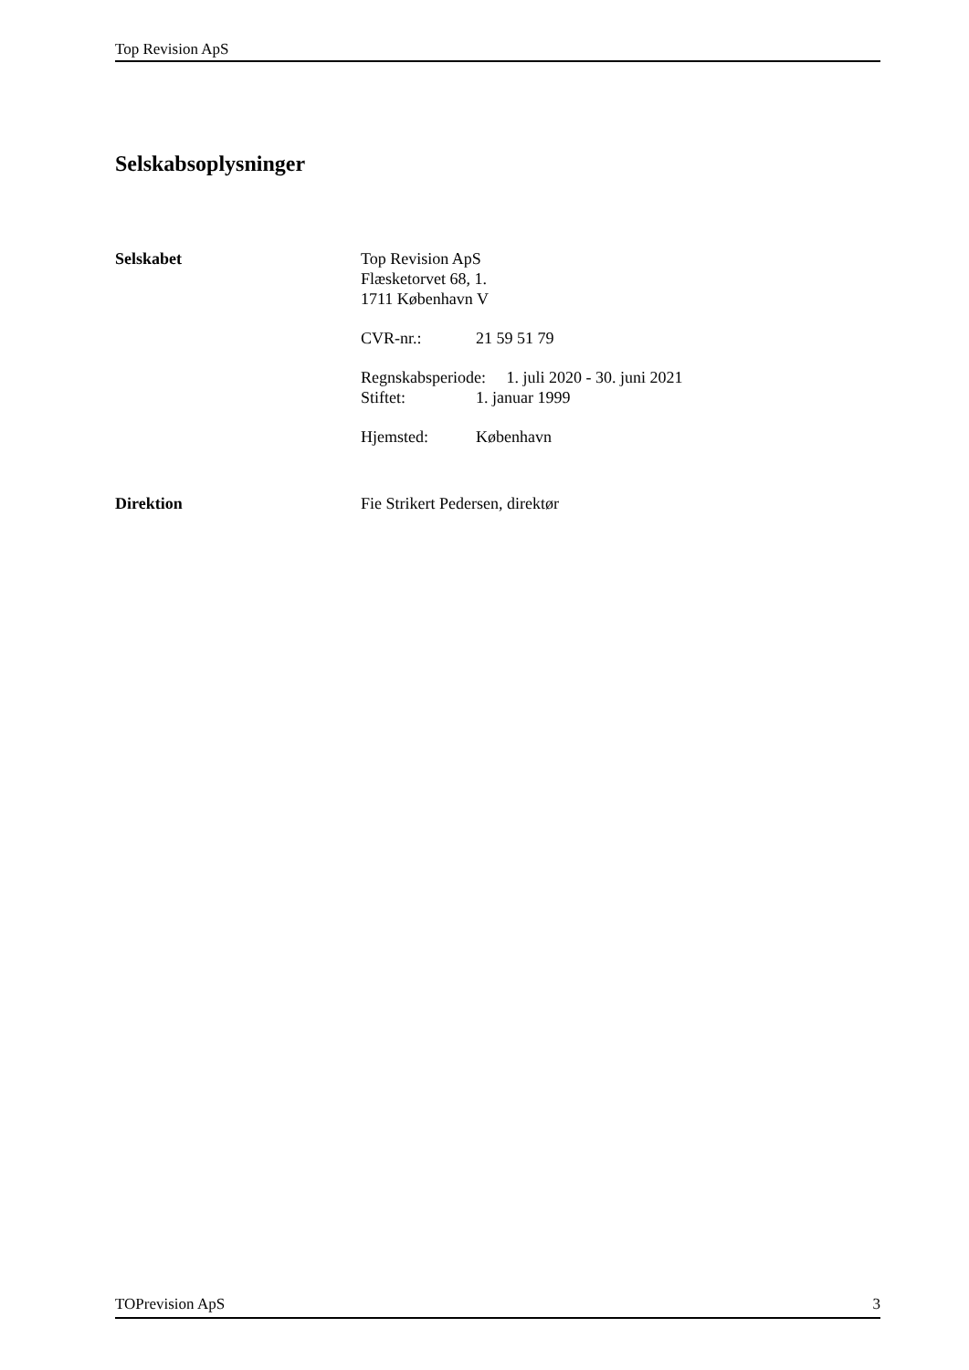Top Revision ApS
Selskabsoplysninger
Selskabet Top Revision ApS
Flæsketorvet 68, 1.
1711 København V
CVR-nr.: 21 59 51 79
Regnskabsperiode: 1. juli 2020 - 30. juni 2021
Stiftet: 1. januar 1999
Hjemsted: København
Direktion Fie Strikert Pedersen, direktør
TOPrevision ApS 3